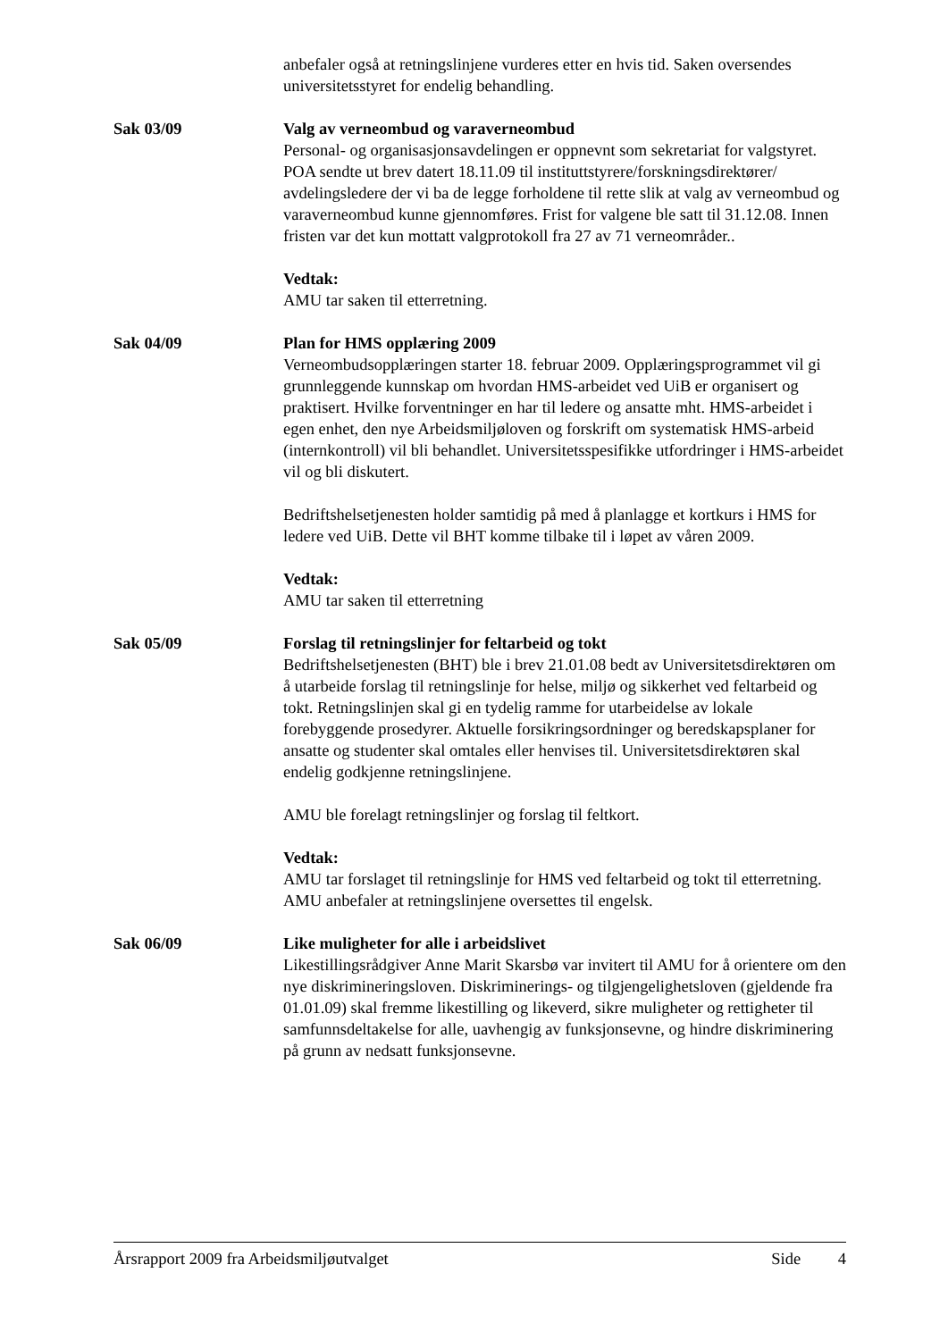anbefaler også at retningslinjene vurderes etter en hvis tid. Saken oversendes universitetsstyret for endelig behandling.
Sak 03/09 Valg av verneombud og varaverneombud
Personal- og organisasjonsavdelingen er oppnevnt som sekretariat for valgstyret. POA sendte ut brev datert 18.11.09 til instituttstyrere/forskningsdirektører/ avdelingsledere der vi ba de legge forholdene til rette slik at valg av verneombud og varaverneombud kunne gjennomføres. Frist for valgene ble satt til 31.12.08. Innen fristen var det kun mottatt valgprotokoll fra 27 av 71 verneområder..
Vedtak:
AMU tar saken til etterretning.
Sak 04/09 Plan for HMS opplæring 2009
Verneombudsopplæringen starter 18. februar 2009. Opplæringsprogrammet vil gi grunnleggende kunnskap om hvordan HMS-arbeidet ved UiB er organisert og praktisert. Hvilke forventninger en har til ledere og ansatte mht. HMS-arbeidet i egen enhet, den nye Arbeidsmiljøloven og forskrift om systematisk HMS-arbeid (internkontroll) vil bli behandlet. Universitetsspesifikke utfordringer i HMS-arbeidet vil og bli diskutert.
Bedriftshelsetjenesten holder samtidig på med å planlagge et kortkurs i HMS for ledere ved UiB. Dette vil BHT komme tilbake til i løpet av våren 2009.
Vedtak:
AMU tar saken til etterretning
Sak 05/09 Forslag til retningslinjer for feltarbeid og tokt
Bedriftshelsetjenesten (BHT) ble i brev 21.01.08 bedt av Universitetsdirektøren om å utarbeide forslag til retningslinje for helse, miljø og sikkerhet ved feltarbeid og tokt. Retningslinjen skal gi en tydelig ramme for utarbeidelse av lokale forebyggende prosedyrer. Aktuelle forsikringsordninger og beredskapsplaner for ansatte og studenter skal omtales eller henvises til. Universitetsdirektøren skal endelig godkjenne retningslinjene.
AMU ble forelagt retningslinjer og forslag til feltkort.
Vedtak:
AMU tar forslaget til retningslinje for HMS ved feltarbeid og tokt til etterretning. AMU anbefaler at retningslinjene oversettes til engelsk.
Sak 06/09 Like muligheter for alle i arbeidslivet
Likestillingsrådgiver Anne Marit Skarsbø var invitert til AMU for å orientere om den nye diskrimineringsloven. Diskriminerings- og tilgjengelighetsloven (gjeldende fra 01.01.09) skal fremme likestilling og likeverd, sikre muligheter og rettigheter til samfunnsdeltakelse for alle, uavhengig av funksjonsevne, og hindre diskriminering på grunn av nedsatt funksjonsevne.
Årsrapport 2009 fra Arbeidsmiljøutvalget Side 4